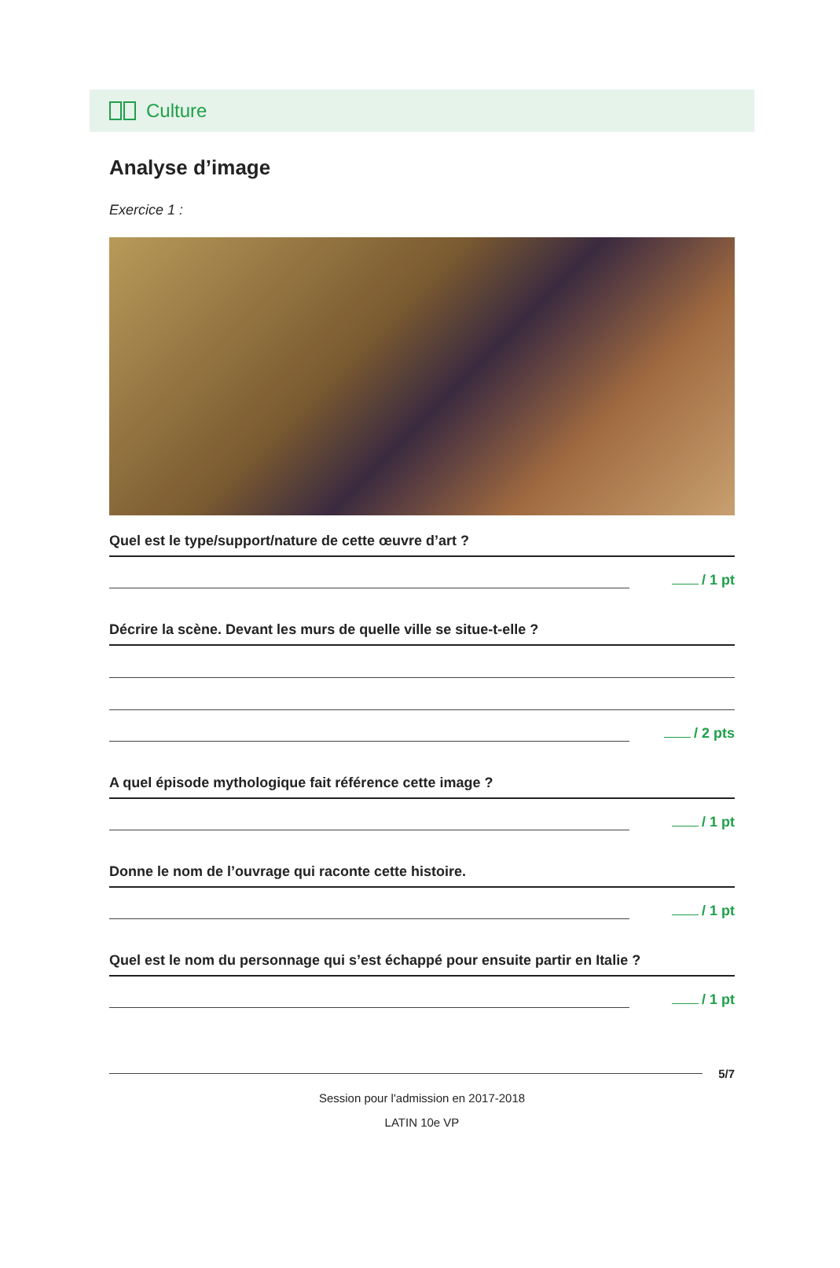Culture
Analyse d’image
Exercice 1 :
Quel est le type/support/nature de cette œuvre d’art ?
/ 1 pt
Décrire la scène. Devant les murs de quelle ville se situe-t-elle ?
/ 2 pts
A quel épisode mythologique fait référence cette image ?
/ 1 pt
Donne le nom de l’ouvrage qui raconte cette histoire.
/ 1 pt
Quel est le nom du personnage qui s’est échappé pour ensuite partir en Italie ?
/ 1 pt
5/7
Session pour l'admission en 2017-2018
LATIN 10e VP